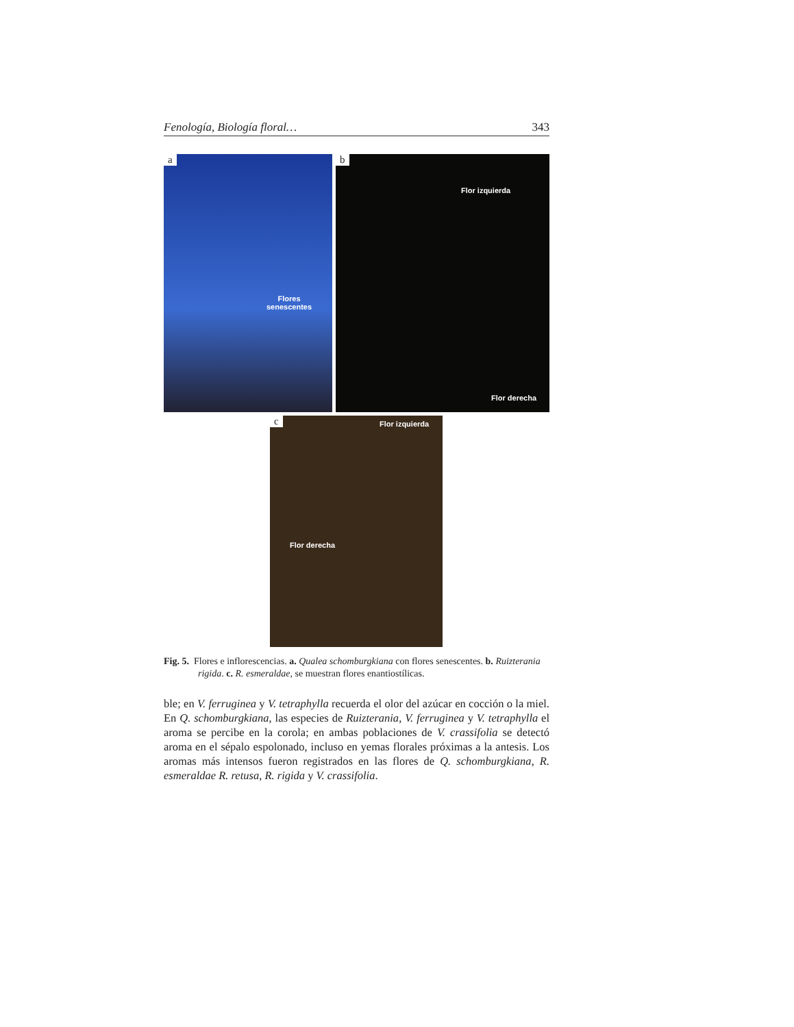Fenología, Biología floral… 343
a
Flores
senescentes
b
Flor izquierda
Flor derecha
c Flor izquierda
Flor derecha
Fig. 5. Flores e inflorescencias. a. Qualea schomburgkiana con flores senescentes. b. Ruizterania rigida. c. R. esmeraldae, se muestran flores enantiostílicas.
ble; en V. ferruginea y V. tetraphylla recuerda el olor del azúcar en cocción o la miel. En Q. schomburgkiana, las especies de Ruizterania, V. ferruginea y V. tetraphylla el aroma se percibe en la corola; en ambas poblaciones de V. crassifolia se detectó aroma en el sépalo espolonado, incluso en yemas florales próximas a la antesis. Los aromas más intensos fueron registrados en las flores de Q. schomburgkiana, R. esmeraldae R. retusa, R. rigida y V. crassifolia.